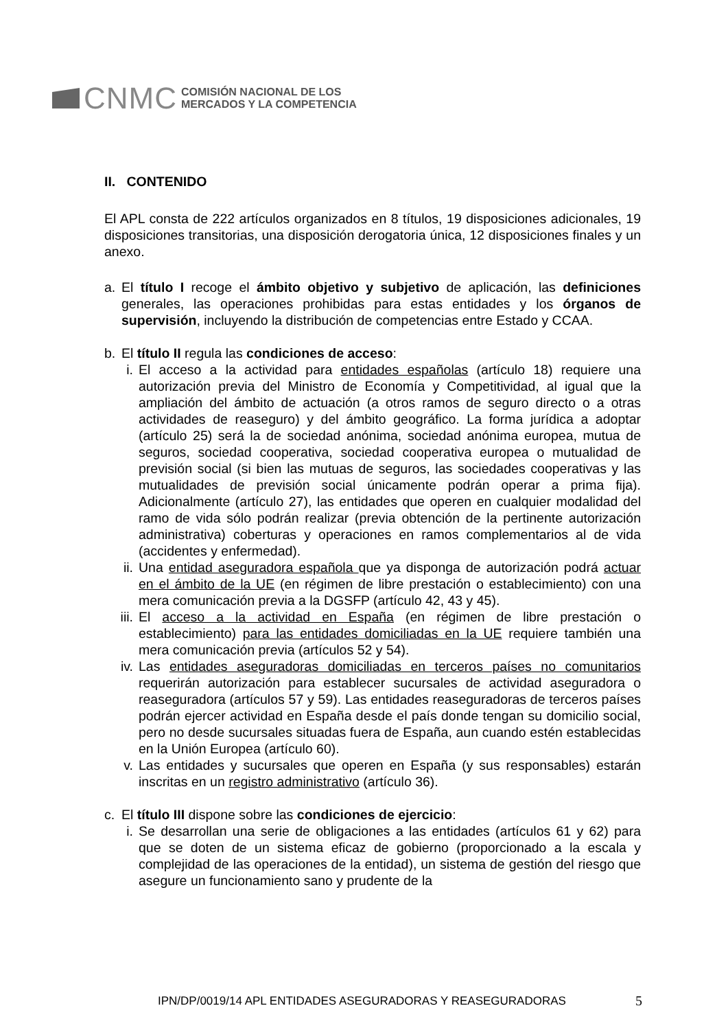CNMC
COMISIÓN NACIONAL DE LOS
MERCADOS Y LA COMPETENCIA
II. CONTENIDO
El APL consta de 222 artículos organizados en 8 títulos, 19 disposiciones adicionales, 19 disposiciones transitorias, una disposición derogatoria única, 12 disposiciones finales y un anexo.
a. El título I recoge el ámbito objetivo y subjetivo de aplicación, las definiciones generales, las operaciones prohibidas para estas entidades y los órganos de supervisión, incluyendo la distribución de competencias entre Estado y CCAA.
b. El título II regula las condiciones de acceso:
i. El acceso a la actividad para entidades españolas (artículo 18) requiere una autorización previa del Ministro de Economía y Competitividad, al igual que la ampliación del ámbito de actuación (a otros ramos de seguro directo o a otras actividades de reaseguro) y del ámbito geográfico. La forma jurídica a adoptar (artículo 25) será la de sociedad anónima, sociedad anónima europea, mutua de seguros, sociedad cooperativa, sociedad cooperativa europea o mutualidad de previsión social (si bien las mutuas de seguros, las sociedades cooperativas y las mutualidades de previsión social únicamente podrán operar a prima fija). Adicionalmente (artículo 27), las entidades que operen en cualquier modalidad del ramo de vida sólo podrán realizar (previa obtención de la pertinente autorización administrativa) coberturas y operaciones en ramos complementarios al de vida (accidentes y enfermedad).
ii. Una entidad aseguradora española que ya disponga de autorización podrá actuar en el ámbito de la UE (en régimen de libre prestación o establecimiento) con una mera comunicación previa a la DGSFP (artículo 42, 43 y 45).
iii. El acceso a la actividad en España (en régimen de libre prestación o establecimiento) para las entidades domiciliadas en la UE requiere también una mera comunicación previa (artículos 52 y 54).
iv. Las entidades aseguradoras domiciliadas en terceros países no comunitarios requerirán autorización para establecer sucursales de actividad aseguradora o reaseguradora (artículos 57 y 59). Las entidades reaseguradoras de terceros países podrán ejercer actividad en España desde el país donde tengan su domicilio social, pero no desde sucursales situadas fuera de España, aun cuando estén establecidas en la Unión Europea (artículo 60).
v. Las entidades y sucursales que operen en España (y sus responsables) estarán inscritas en un registro administrativo (artículo 36).
c. El título III dispone sobre las condiciones de ejercicio:
i. Se desarrollan una serie de obligaciones a las entidades (artículos 61 y 62) para que se doten de un sistema eficaz de gobierno (proporcionado a la escala y complejidad de las operaciones de la entidad), un sistema de gestión del riesgo que asegure un funcionamiento sano y prudente de la
IPN/DP/0019/14 APL ENTIDADES ASEGURADORAS Y REASEGURADORAS 5